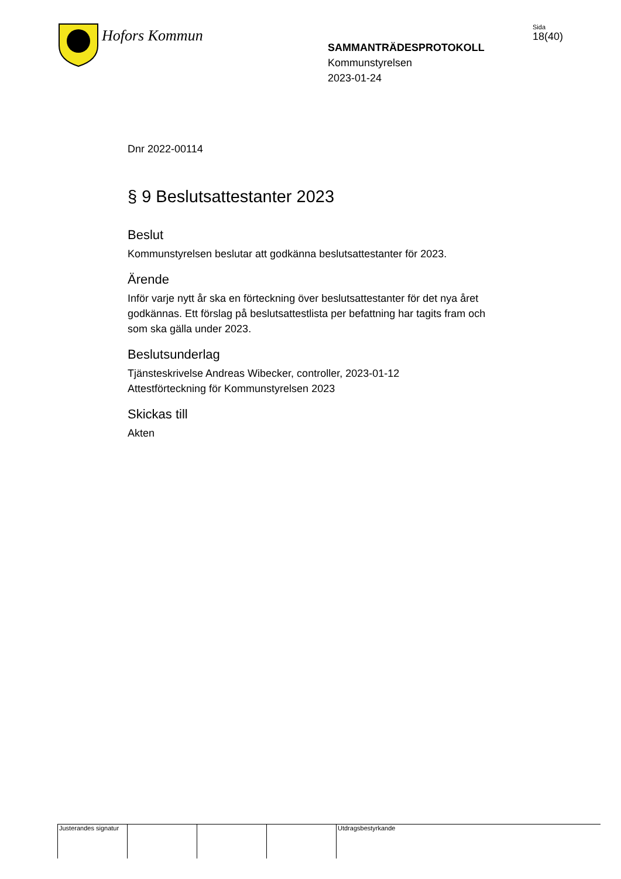Hofors Kommun
SAMMANTRÄDESPROTOKOLL
Kommunstyrelsen
2023-01-24
Sida
18(40)
Dnr 2022-00114
§ 9 Beslutsattestanter 2023
Beslut
Kommunstyrelsen beslutar att godkänna beslutsattestanter för 2023.
Ärende
Inför varje nytt år ska en förteckning över beslutsattestanter för det nya året godkännas. Ett förslag på beslutsattestlista per befattning har tagits fram och som ska gälla under 2023.
Beslutsunderlag
Tjänsteskrivelse Andreas Wibecker, controller, 2023-01-12
Attestförteckning för Kommunstyrelsen 2023
Skickas till
Akten
Justerandes signatur
Utdragsbestyrkande